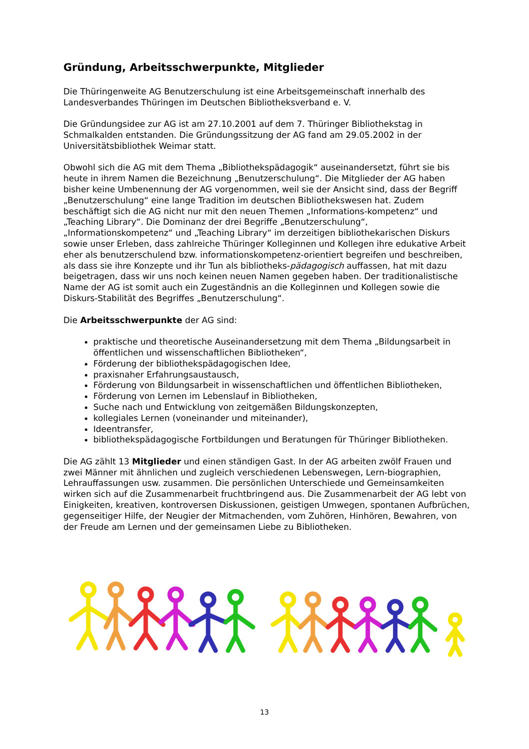Gründung, Arbeitsschwerpunkte, Mitglieder
Die Thüringenweite AG Benutzerschulung ist eine Arbeitsgemeinschaft innerhalb des Landesverbandes Thüringen im Deutschen Bibliotheksverband e. V.
Die Gründungsidee zur AG ist am 27.10.2001 auf dem 7. Thüringer Bibliothekstag in Schmalkalden entstanden. Die Gründungssitzung der AG fand am 29.05.2002 in der Universitätsbibliothek Weimar statt.
Obwohl sich die AG mit dem Thema „Bibliothekspädagogik“ auseinandersetzt, führt sie bis heute in ihrem Namen die Bezeichnung „Benutzerschulung“. Die Mitglieder der AG haben bisher keine Umbenennung der AG vorgenommen, weil sie der Ansicht sind, dass der Begriff „Benutzerschulung“ eine lange Tradition im deutschen Bibliothekswesen hat. Zudem beschäftigt sich die AG nicht nur mit den neuen Themen „Informations-kompetenz“ und „Teaching Library“. Die Dominanz der drei Begriffe „Benutzerschulung“, „Informationskompetenz“ und „Teaching Library“ im derzeitigen bibliothekarischen Diskurs sowie unser Erleben, dass zahlreiche Thüringer Kolleginnen und Kollegen ihre edukative Arbeit eher als benutzerschulend bzw. informationskompetenz-orientiert begreifen und beschreiben, als dass sie ihre Konzepte und ihr Tun als bibliotheks-pädagogisch auffassen, hat mit dazu beigetragen, dass wir uns noch keinen neuen Namen gegeben haben. Der traditionalistische Name der AG ist somit auch ein Zugeständnis an die Kolleginnen und Kollegen sowie die Diskurs-Stabilität des Begriffes „Benutzerschulung“.
Die Arbeitsschwerpunkte der AG sind:
praktische und theoretische Auseinandersetzung mit dem Thema „Bildungsarbeit in öffentlichen und wissenschaftlichen Bibliotheken“,
Förderung der bibliothekspädagogischen Idee,
praxisnaher Erfahrungsaustausch,
Förderung von Bildungsarbeit in wissenschaftlichen und öffentlichen Bibliotheken,
Förderung von Lernen im Lebenslauf in Bibliotheken,
Suche nach und Entwicklung von zeitgemäßen Bildungskonzepten,
kollegiales Lernen (voneinander und miteinander),
Ideentransfer,
bibliothekspädagogische Fortbildungen und Beratungen für Thüringer Bibliotheken.
Die AG zählt 13 Mitglieder und einen ständigen Gast. In der AG arbeiten zwölf Frauen und zwei Männer mit ähnlichen und zugleich verschiedenen Lebenswegen, Lern-biographien, Lehrauffassungen usw. zusammen. Die persönlichen Unterschiede und Gemeinsamkeiten wirken sich auf die Zusammenarbeit fruchtbringend aus. Die Zusammenarbeit der AG lebt von Einigkeiten, kreativen, kontroversen Diskussionen, geistigen Umwegen, spontanen Aufbrüchen, gegenseitiger Hilfe, der Neugier der Mitmachenden, vom Zuhören, Hinhören, Bewahren, von der Freude am Lernen und der gemeinsamen Liebe zu Bibliotheken.
13